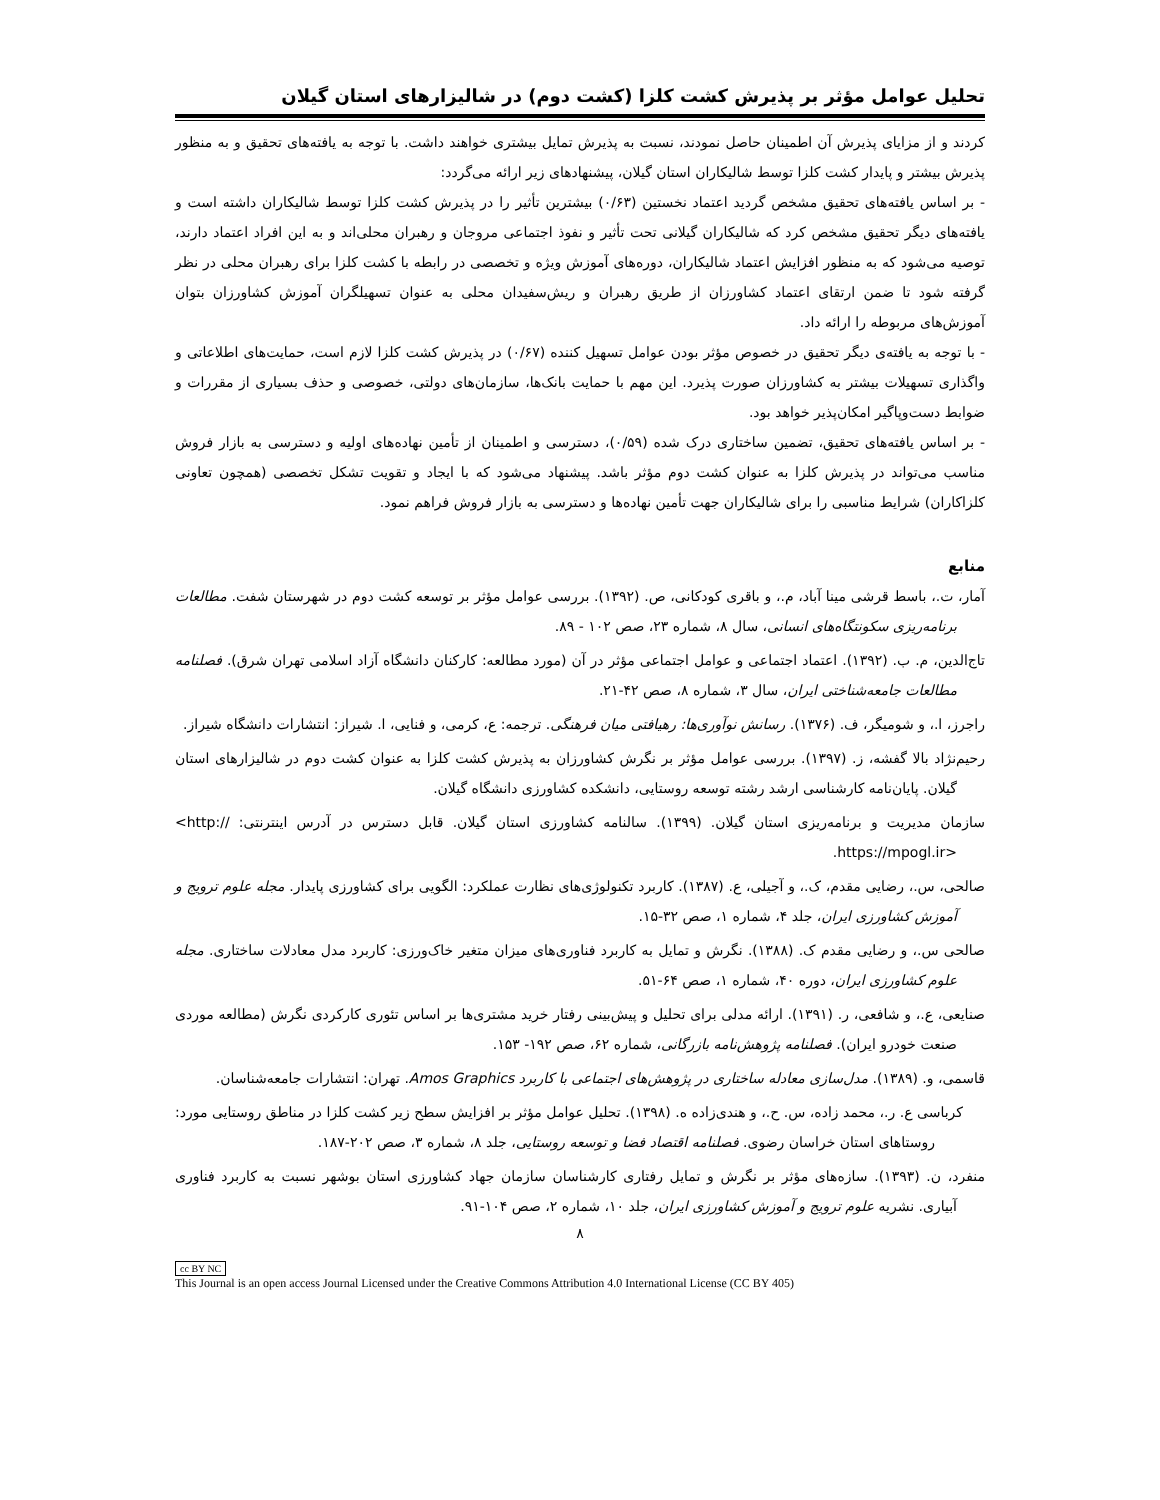تحلیل عوامل مؤثر بر پذیرش کشت کلزا (کشت دوم) در شالیزارهای استان گیلان
کردند و از مزایای پذیرش آن اطمینان حاصل نمودند، نسبت به پذیرش تمایل بیشتری خواهند داشت. با توجه به یافته‌های تحقیق و به منظور پذیرش بیشتر و پایدار کشت کلزا توسط شالیکاران استان گیلان، پیشنهادهای زیر ارائه می‌گردد:
- بر اساس یافته‌های تحقیق مشخص گردید اعتماد نخستین (۰/۶۳) بیشترین تأثیر را در پذیرش کشت کلزا توسط شالیکاران داشته است و یافته‌های دیگر تحقیق مشخص کرد که شالیکاران گیلانی تحت تأثیر و نفوذ اجتماعی مروجان و رهبران محلی‌اند و به این افراد اعتماد دارند، توصیه می‌شود که به منظور افزایش اعتماد شالیکاران، دوره‌های آموزش ویژه و تخصصی در رابطه با کشت کلزا برای رهبران محلی در نظر گرفته شود تا ضمن ارتقای اعتماد کشاورزان از طریق رهبران و ریش‌سفیدان محلی به عنوان تسهیلگران آموزش کشاورزان بتوان آموزش‌های مربوطه را ارائه داد.
- با توجه به یافته‌ی دیگر تحقیق در خصوص مؤثر بودن عوامل تسهیل کننده (۰/۶۷) در پذیرش کشت کلزا لازم است، حمایت‌های اطلاعاتی و واگذاری تسهیلات بیشتر به کشاورزان صورت پذیرد. این مهم با حمایت بانک‌ها، سازمان‌های دولتی، خصوصی و حذف بسیاری از مقررات و ضوابط دست‌وپاگیر امکان‌پذیر خواهد بود.
- بر اساس یافته‌های تحقیق، تضمین ساختاری درک شده (۰/۵۹)، دسترسی و اطمینان از تأمین نهاده‌های اولیه و دسترسی به بازار فروش مناسب می‌تواند در پذیرش کلزا به عنوان کشت دوم مؤثر باشد. پیشنهاد می‌شود که با ایجاد و تقویت تشکل تخصصی (همچون تعاونی کلزاکاران) شرایط مناسبی را برای شالیکاران جهت تأمین نهاده‌ها و دسترسی به بازار فروش فراهم نمود.
منابع
آمار، ت.، باسط قرشی مینا آباد، م.، و باقری کودکانی، ص. (۱۳۹۲). بررسی عوامل مؤثر بر توسعه کشت دوم در شهرستان شفت. مطالعات برنامه‌ریزی سکونتگاه‌های انسانی، سال ۸، شماره ۲۳، صص ۱۰۲ - ۸۹.
تاج‌الدین، م. ب. (۱۳۹۲). اعتماد اجتماعی و عوامل اجتماعی مؤثر در آن (مورد مطالعه: کارکنان دانشگاه آزاد اسلامی تهران شرق). فصلنامه مطالعات جامعه‌شناختی ایران، سال ۳، شماره ۸، صص ۴۲-۲۱.
راجرز، ا.، و شومیگر، ف. (۱۳۷۶). رسانش نوآوری‌ها: رهیافتی میان فرهنگی. ترجمه: ع، کرمی، و فنایی، ا. شیراز: انتشارات دانشگاه شیراز.
رحیم‌نژاد بالا گفشه، ز. (۱۳۹۷). بررسی عوامل مؤثر بر نگرش کشاورزان به پذیرش کشت کلزا به عنوان کشت دوم در شالیزارهای استان گیلان. پایان‌نامه کارشناسی ارشد رشته توسعه روستایی، دانشکده کشاورزی دانشگاه گیلان.
سازمان مدیریت و برنامه‌ریزی استان گیلان. (۱۳۹۹). سالنامه کشاورزی استان گیلان. قابل دسترس در آدرس اینترنتی: <http:// https://mpogl.ir>.
صالحی، س.، رضایی مقدم، ک.، و آجیلی، ع. (۱۳۸۷). کاربرد تکنولوژی‌های نظارت عملکرد: الگویی برای کشاورزی پایدار. مجله علوم ترویج و آموزش کشاورزی ایران، جلد ۴، شماره ۱، صص ۳۲-۱۵.
صالحی س.، و رضایی مقدم ک. (۱۳۸۸). نگرش و تمایل به کاربرد فناوری‌های میزان متغیر خاک‌ورزی: کاربرد مدل معادلات ساختاری. مجله علوم کشاورزی ایران، دوره ۴۰، شماره ۱، صص ۶۴-۵۱.
صنایعی، ع.، و شافعی، ر. (۱۳۹۱). ارائه مدلی برای تحلیل و پیش‌بینی رفتار خرید مشتری‌ها بر اساس تئوری کارکردی نگرش (مطالعه موردی صنعت خودرو ایران). فصلنامه پژوهش‌نامه بازرگانی، شماره ۶۲، صص ۱۹۲- ۱۵۳.
قاسمی، و. (۱۳۸۹). مدل‌سازی معادله ساختاری در پژوهش‌های اجتماعی با کاربرد Amos Graphics. تهران: انتشارات جامعه‌شناسان.
کرباسی ع. ر.، محمد زاده، س. ح.، و هندی‌زاده ه. (۱۳۹۸). تحلیل عوامل مؤثر بر افزایش سطح زیر کشت کلزا در مناطق روستایی مورد: روستاهای استان خراسان رضوی. فصلنامه اقتصاد فضا و توسعه روستایی، جلد ۸، شماره ۳، صص ۲۰۲-۱۸۷.
منفرد، ن. (۱۳۹۳). سازه‌های مؤثر بر نگرش و تمایل رفتاری کارشناسان سازمان جهاد کشاورزی استان بوشهر نسبت به کاربرد فناوری آبیاری. نشریه علوم ترویج و آموزش کشاورزی ایران، جلد ۱۰، شماره ۲، صص ۱۰۴-۹۱.
۸
cc BY NC
This Journal is an open access Journal Licensed under the Creative Commons Attribution 4.0 International License (CC BY 405)